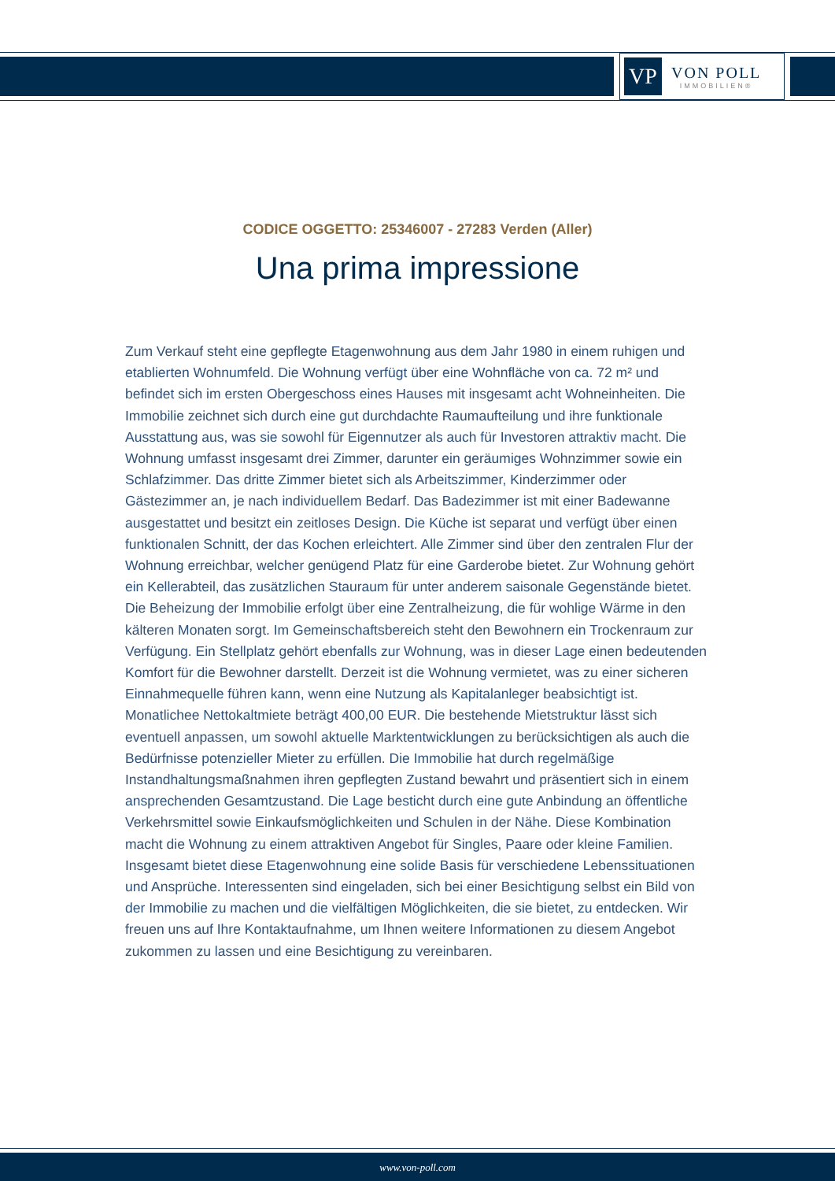VP
VON POLL
IMMOBILIEN®
CODICE OGGETTO: 25346007 - 27283 Verden (Aller)
Una prima impressione
Zum Verkauf steht eine gepflegte Etagenwohnung aus dem Jahr 1980 in einem ruhigen und etablierten Wohnumfeld. Die Wohnung verfügt über eine Wohnfläche von ca. 72 m² und befindet sich im ersten Obergeschoss eines Hauses mit insgesamt acht Wohneinheiten. Die Immobilie zeichnet sich durch eine gut durchdachte Raumaufteilung und ihre funktionale Ausstattung aus, was sie sowohl für Eigennutzer als auch für Investoren attraktiv macht. Die Wohnung umfasst insgesamt drei Zimmer, darunter ein geräumiges Wohnzimmer sowie ein Schlafzimmer. Das dritte Zimmer bietet sich als Arbeitszimmer, Kinderzimmer oder Gästezimmer an, je nach individuellem Bedarf. Das Badezimmer ist mit einer Badewanne ausgestattet und besitzt ein zeitloses Design. Die Küche ist separat und verfügt über einen funktionalen Schnitt, der das Kochen erleichtert. Alle Zimmer sind über den zentralen Flur der Wohnung erreichbar, welcher genügend Platz für eine Garderobe bietet. Zur Wohnung gehört ein Kellerabteil, das zusätzlichen Stauraum für unter anderem saisonale Gegenstände bietet. Die Beheizung der Immobilie erfolgt über eine Zentralheizung, die für wohlige Wärme in den kälteren Monaten sorgt. Im Gemeinschaftsbereich steht den Bewohnern ein Trockenraum zur Verfügung. Ein Stellplatz gehört ebenfalls zur Wohnung, was in dieser Lage einen bedeutenden Komfort für die Bewohner darstellt. Derzeit ist die Wohnung vermietet, was zu einer sicheren Einnahmequelle führen kann, wenn eine Nutzung als Kapitalanleger beabsichtigt ist. Monatlichee Nettokaltmiete beträgt 400,00 EUR. Die bestehende Mietstruktur lässt sich eventuell anpassen, um sowohl aktuelle Marktentwicklungen zu berücksichtigen als auch die Bedürfnisse potenzieller Mieter zu erfüllen. Die Immobilie hat durch regelmäßige Instandhaltungsmaßnahmen ihren gepflegten Zustand bewahrt und präsentiert sich in einem ansprechenden Gesamtzustand. Die Lage besticht durch eine gute Anbindung an öffentliche Verkehrsmittel sowie Einkaufsmöglichkeiten und Schulen in der Nähe. Diese Kombination macht die Wohnung zu einem attraktiven Angebot für Singles, Paare oder kleine Familien. Insgesamt bietet diese Etagenwohnung eine solide Basis für verschiedene Lebenssituationen und Ansprüche. Interessenten sind eingeladen, sich bei einer Besichtigung selbst ein Bild von der Immobilie zu machen und die vielfältigen Möglichkeiten, die sie bietet, zu entdecken. Wir freuen uns auf Ihre Kontaktaufnahme, um Ihnen weitere Informationen zu diesem Angebot zukommen zu lassen und eine Besichtigung zu vereinbaren.
www.von-poll.com